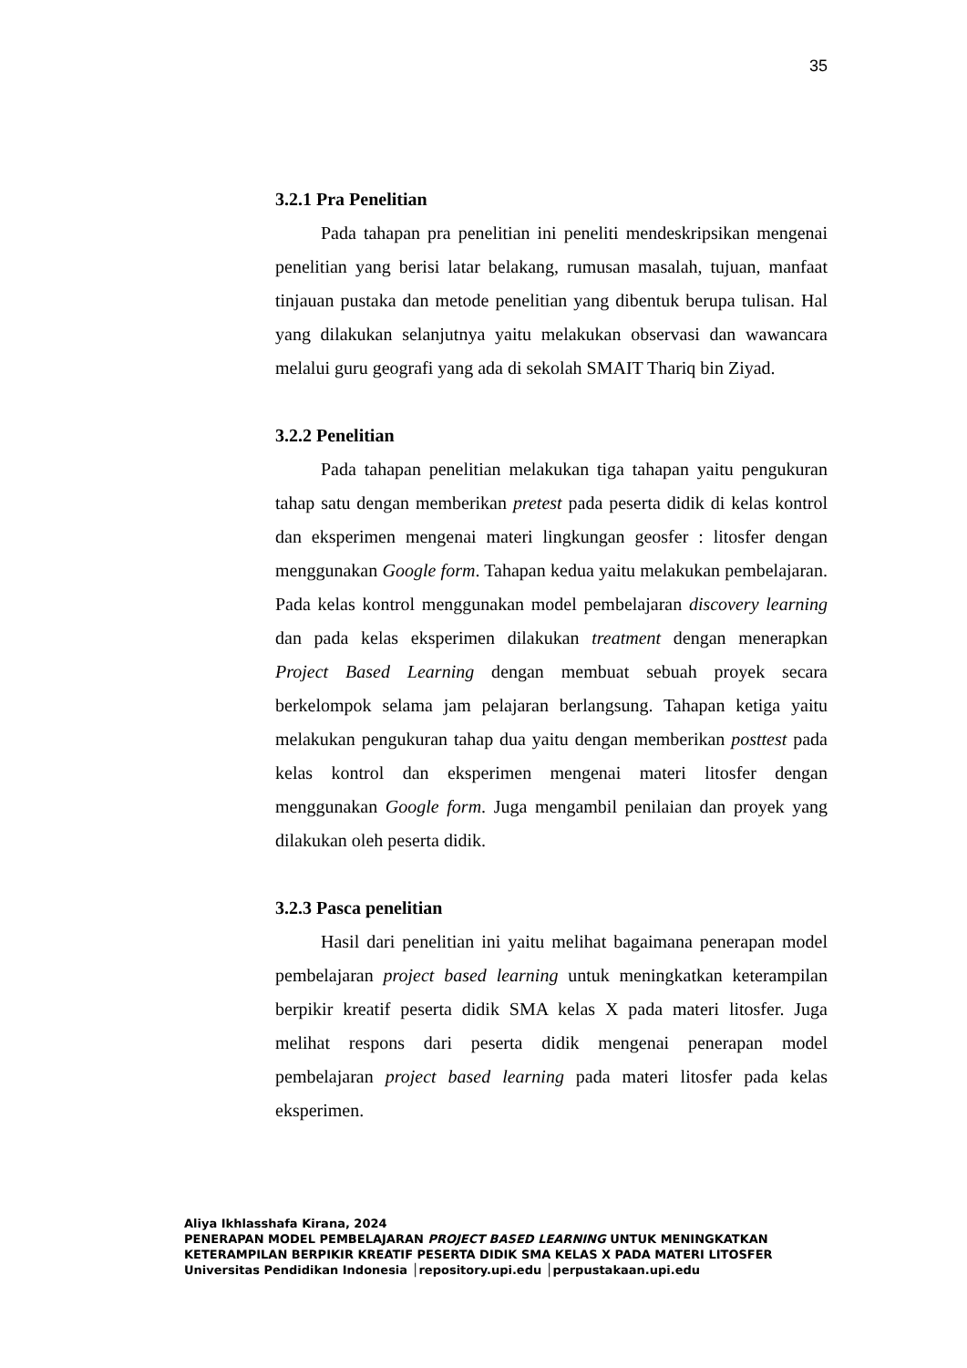35
3.2.1 Pra Penelitian
Pada tahapan pra penelitian ini peneliti mendeskripsikan mengenai penelitian yang berisi latar belakang, rumusan masalah, tujuan, manfaat tinjauan pustaka dan metode penelitian yang dibentuk berupa tulisan. Hal yang dilakukan selanjutnya yaitu melakukan observasi dan wawancara melalui guru geografi yang ada di sekolah SMAIT Thariq bin Ziyad.
3.2.2 Penelitian
Pada tahapan penelitian melakukan tiga tahapan yaitu pengukuran tahap satu dengan memberikan pretest pada peserta didik di kelas kontrol dan eksperimen mengenai materi lingkungan geosfer : litosfer dengan menggunakan Google form. Tahapan kedua yaitu melakukan pembelajaran. Pada kelas kontrol menggunakan model pembelajaran discovery learning dan pada kelas eksperimen dilakukan treatment dengan menerapkan Project Based Learning dengan membuat sebuah proyek secara berkelompok selama jam pelajaran berlangsung. Tahapan ketiga yaitu melakukan pengukuran tahap dua yaitu dengan memberikan posttest pada kelas kontrol dan eksperimen mengenai materi litosfer dengan menggunakan Google form. Juga mengambil penilaian dan proyek yang dilakukan oleh peserta didik.
3.2.3 Pasca penelitian
Hasil dari penelitian ini yaitu melihat bagaimana penerapan model pembelajaran project based learning untuk meningkatkan keterampilan berpikir kreatif peserta didik SMA kelas X pada materi litosfer. Juga melihat respons dari peserta didik mengenai penerapan model pembelajaran project based learning pada materi litosfer pada kelas eksperimen.
Aliya Ikhlasshafa Kirana, 2024
PENERAPAN MODEL PEMBELAJARAN PROJECT BASED LEARNING UNTUK MENINGKATKAN
KETERAMPILAN BERPIKIR KREATIF PESERTA DIDIK SMA KELAS X PADA MATERI LITOSFER
Universitas Pendidikan Indonesia │repository.upi.edu │perpustakaan.upi.edu